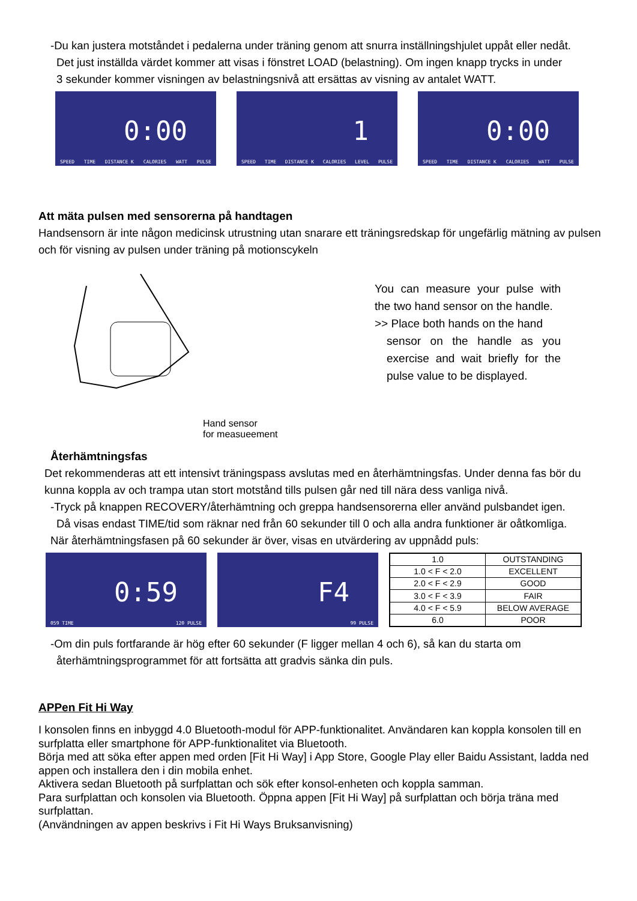-Du kan justera motståndet i pedalerna under träning genom att snurra inställningshjulet uppåt eller nedåt.
Det just inställda värdet kommer att visas i fönstret LOAD (belastning). Om ingen knapp trycks in under
3 sekunder kommer visningen av belastningsnivå att ersättas av visning av antalet WATT.
0:00
SPEED TIME DISTANCE K CALORIES WATT PULSE
1
SPEED TIME DISTANCE K CALORIES LEVEL PULSE
0:00
SPEED TIME DISTANCE K CALORIES WATT PULSE
Att mäta pulsen med sensorerna på handtagen
Handsensorn är inte någon medicinsk utrustning utan snarare ett träningsredskap för ungefärlig mätning av pulsen och för visning av pulsen under träning på motionscykeln
Hand sensor
for measueement
You can measure your pulse with the two hand sensor on the handle.
>> Place both hands on the hand
sensor on the handle as you exercise and wait briefly for the pulse value to be displayed.
Återhämtningsfas
Det rekommenderas att ett intensivt träningspass avslutas med en återhämtningsfas. Under denna fas bör du kunna koppla av och trampa utan stort motstånd tills pulsen går ned till nära dess vanliga nivå.
-Tryck på knappen RECOVERY/återhämtning och greppa handsensorerna eller använd pulsbandet igen.
Då visas endast TIME/tid som räknar ned från 60 sekunder till 0 och alla andra funktioner är oåtkomliga.
När återhämtningsfasen på 60 sekunder är över, visas en utvärdering av uppnådd puls:
0:59
059 TIME 120 PULSE
F4
99 PULSE
| 1.0 | OUTSTANDING |
| 1.0 < F < 2.0 | EXCELLENT |
| 2.0 < F < 2.9 | GOOD |
| 3.0 < F < 3.9 | FAIR |
| 4.0 < F < 5.9 | BELOW AVERAGE |
| 6.0 | POOR |
-Om din puls fortfarande är hög efter 60 sekunder (F ligger mellan 4 och 6), så kan du starta om
återhämtningsprogrammet för att fortsätta att gradvis sänka din puls.
APPen Fit Hi Way
I konsolen finns en inbyggd 4.0 Bluetooth-modul för APP-funktionalitet. Användaren kan koppla konsolen till en surfplatta eller smartphone för APP-funktionalitet via Bluetooth.
Börja med att söka efter appen med orden [Fit Hi Way] i App Store, Google Play eller Baidu Assistant, ladda ned appen och installera den i din mobila enhet.
Aktivera sedan Bluetooth på surfplattan och sök efter konsol-enheten och koppla samman.
Para surfplattan och konsolen via Bluetooth. Öppna appen [Fit Hi Way] på surfplattan och börja träna med surfplattan.
(Användningen av appen beskrivs i Fit Hi Ways Bruksanvisning)